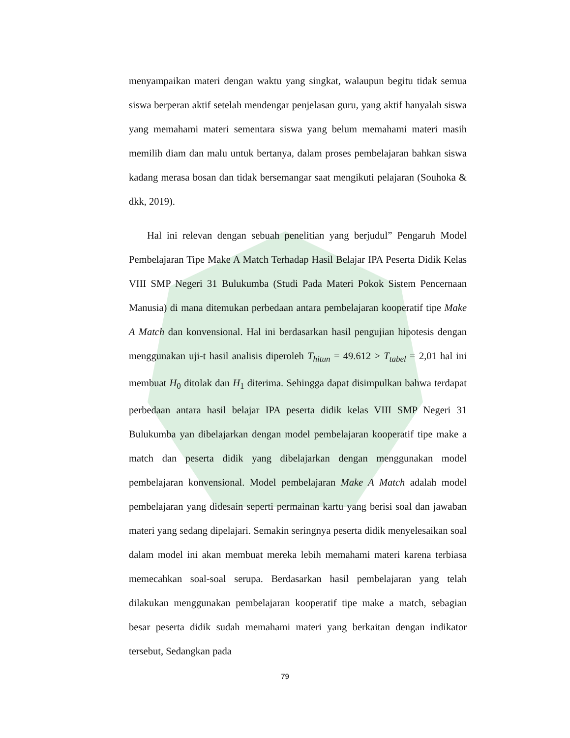menyampaikan materi dengan waktu yang singkat, walaupun begitu tidak semua siswa berperan aktif setelah mendengar penjelasan guru, yang aktif hanyalah siswa yang memahami materi sementara siswa yang belum memahami materi masih memilih diam dan malu untuk bertanya, dalam proses pembelajaran bahkan siswa kadang merasa bosan dan tidak bersemangar saat mengikuti pelajaran (Souhoka & dkk, 2019).
Hal ini relevan dengan sebuah penelitian yang berjudul” Pengaruh Model Pembelajaran Tipe Make A Match Terhadap Hasil Belajar IPA Peserta Didik Kelas VIII SMP Negeri 31 Bulukumba (Studi Pada Materi Pokok Sistem Pencernaan Manusia) di mana ditemukan perbedaan antara pembelajaran kooperatif tipe Make A Match dan konvensional. Hal ini berdasarkan hasil pengujian hipotesis dengan menggunakan uji-t hasil analisis diperoleh T<sub>hitun</sub> = 49.612 > T<sub>tabel</sub> = 2,01 hal ini membuat H<sub>0</sub> ditolak dan H<sub>1</sub> diterima. Sehingga dapat disimpulkan bahwa terdapat perbedaan antara hasil belajar IPA peserta didik kelas VIII SMP Negeri 31 Bulukumba yan dibelajarkan dengan model pembelajaran kooperatif tipe make a match dan peserta didik yang dibelajarkan dengan menggunakan model pembelajaran konvensional. Model pembelajaran Make A Match adalah model pembelajaran yang didesain seperti permainan kartu yang berisi soal dan jawaban materi yang sedang dipelajari. Semakin seringnya peserta didik menyelesaikan soal dalam model ini akan membuat mereka lebih memahami materi karena terbiasa memecahkan soal-soal serupa. Berdasarkan hasil pembelajaran yang telah dilakukan menggunakan pembelajaran kooperatif tipe make a match, sebagian besar peserta didik sudah memahami materi yang berkaitan dengan indikator tersebut, Sedangkan pada
79